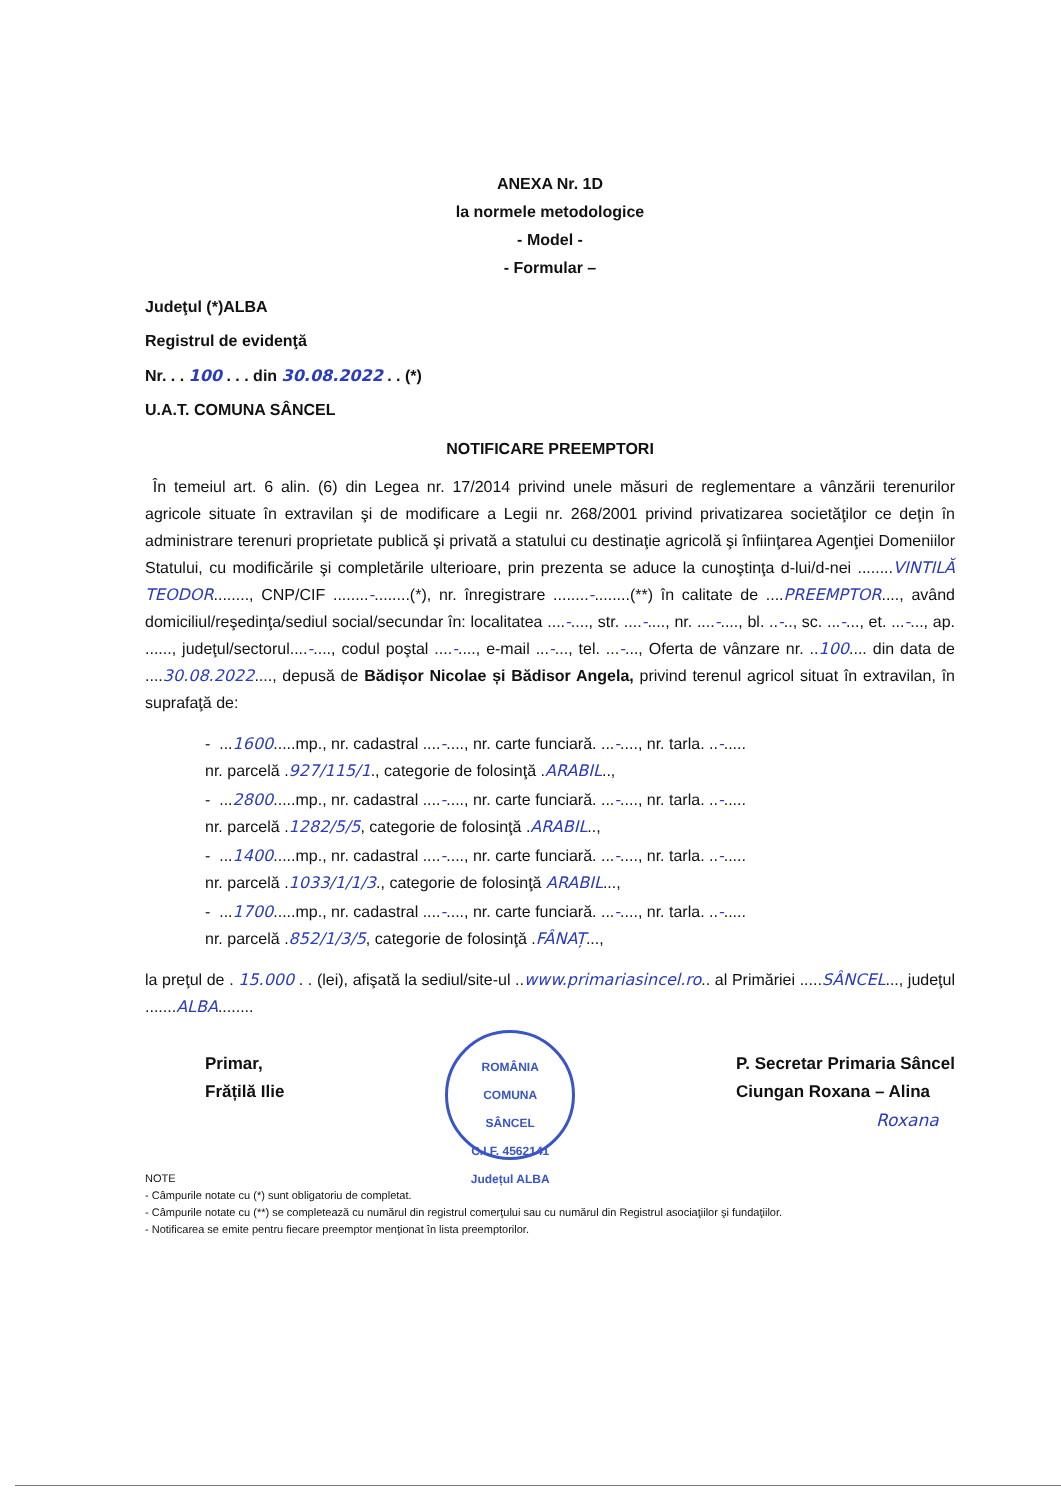ANEXA Nr. 1D
la normele metodologice
- Model -
- Formular –
Judeţul (*)ALBA
Registrul de evidenţă
Nr. . . 100 . . . din 30.08.2022 . . (*)
U.A.T. COMUNA SÂNCEL
NOTIFICARE PREEMPTORI
În temeiul art. 6 alin. (6) din Legea nr. 17/2014 privind unele măsuri de reglementare a vânzării terenurilor agricole situate în extravilan şi de modificare a Legii nr. 268/2001 privind privatizarea societăţilor ce deţin în administrare terenuri proprietate publică şi privată a statului cu destinaţie agricolă şi înfiinţarea Agenţiei Domeniilor Statului, cu modificările şi completările ulterioare, prin prezenta se aduce la cunoştinţa d-lui/d-nei ........VINTILĂ TEODOR........, CNP/CIF ........-........(*), nr. înregistrare ........-........(**) în calitate de ....PREEMPTOR...., având domiciliul/reşedinţa/sediul social/secundar în: localitatea ....-...., str. ....-...., nr. ....-...., bl. ..-.., sc. ...-..., et. ...-..., ap. ......, judeţul/sectorul....-...., codul poştal ....-...., e-mail ...-..., tel. ...-..., Oferta de vânzare nr. ..100.... din data de ....30.08.2022...., depusă de Bădișor Nicolae și Bădisor Angela, privind terenul agricol situat în extravilan, în suprafaţă de:
- ...1600.....mp., nr. cadastral ....-...., nr. carte funciară. ...-...., nr. tarla. ..-.....
nr. parcelă .927/115/1., categorie de folosinţă .ARABIL..,
- ...2800.....mp., nr. cadastral ....-...., nr. carte funciară. ...-...., nr. tarla. ..-.....
nr. parcelă .1282/5/5, categorie de folosinţă .ARABIL..,
- ...1400.....mp., nr. cadastral ....-...., nr. carte funciară. ...-...., nr. tarla. ..-.....
nr. parcelă .1033/1/1/3., categorie de folosinţă ARABIL...,
- ...1700.....mp., nr. cadastral ....-...., nr. carte funciară. ...-...., nr. tarla. ..-.....
nr. parcelă .852/1/3/5, categorie de folosinţă .FÂNAȚ...,
la preţul de . 15.000 . . (lei), afişată la sediul/site-ul ..www.primariasincel.ro.. al Primăriei .....SÂNCEL..., judeţul .......ALBA........
Primar,
Frățilă Ilie
ROMÂNIA
COMUNA
SÂNCEL
C.I.F. 4562141
Județul ALBA
P. Secretar Primaria Sâncel
Ciungan Roxana – Alina
Roxana
NOTE
- Câmpurile notate cu (*) sunt obligatoriu de completat.
- Câmpurile notate cu (**) se completează cu numărul din registrul comerţului sau cu numărul din Registrul asociaţiilor şi fundaţiilor.
- Notificarea se emite pentru fiecare preemptor menţionat în lista preemptorilor.